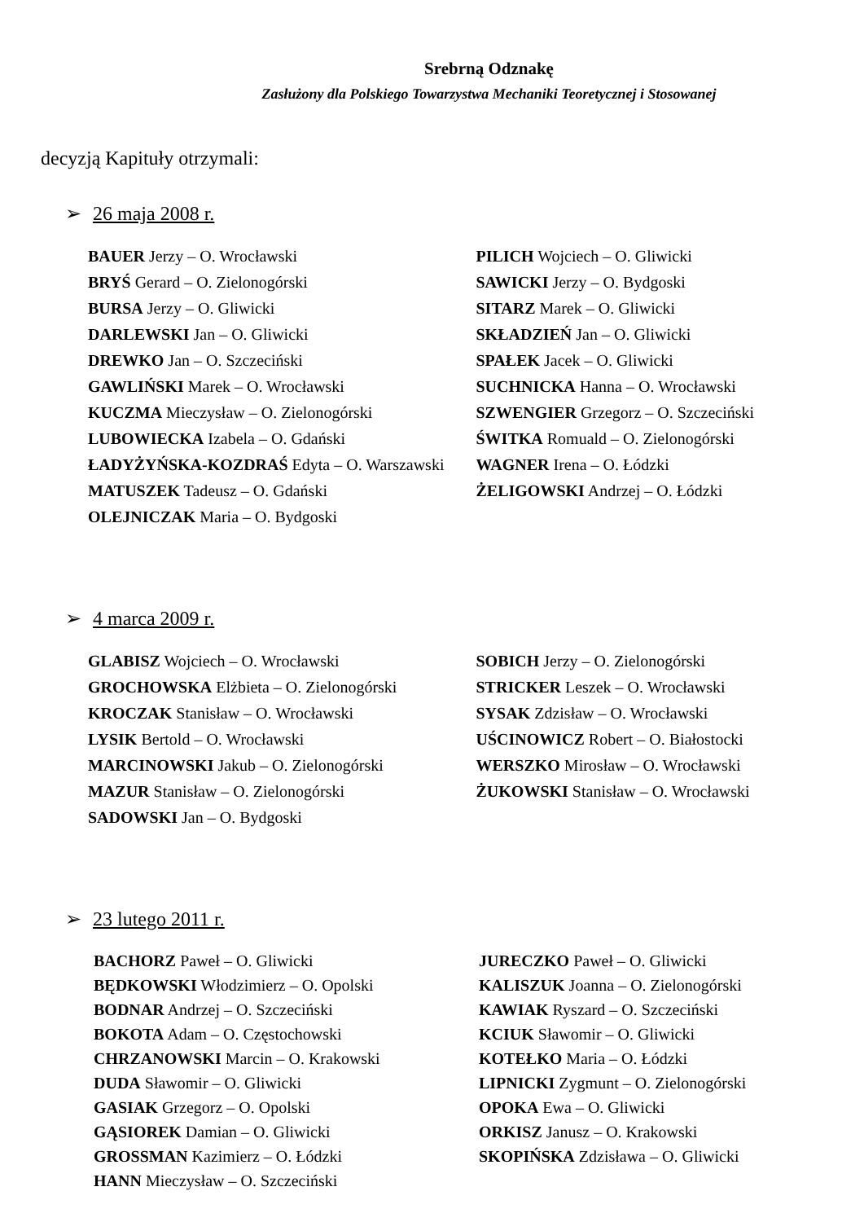Srebrną Odznakę
Zasłużony dla Polskiego Towarzystwa Mechaniki Teoretycznej i Stosowanej
decyzją Kapituły otrzymali:
➢ 26 maja 2008 r.
BAUER Jerzy – O. Wrocławski
BRYŚ Gerard – O. Zielonogórski
BURSA Jerzy – O. Gliwicki
DARLEWSKI Jan – O. Gliwicki
DREWKO Jan – O. Szczeciński
GAWLIŃSKI Marek – O. Wrocławski
KUCZMA Mieczysław – O. Zielonogórski
LUBOWIECKA Izabela – O. Gdański
ŁADYŻYŃSKA-KOZDRAŚ Edyta – O. Warszawski
MATUSZEK Tadeusz – O. Gdański
OLEJNICZAK Maria – O. Bydgoski
PILICH Wojciech – O. Gliwicki
SAWICKI Jerzy – O. Bydgoski
SITARZ Marek – O. Gliwicki
SKŁADZIEŃ Jan – O. Gliwicki
SPAŁEK Jacek – O. Gliwicki
SUCHNICKA Hanna – O. Wrocławski
SZWENGIER Grzegorz – O. Szczeciński
ŚWITKA Romuald – O. Zielonogórski
WAGNER Irena – O. Łódzki
ŻELIGOWSKI Andrzej – O. Łódzki
➢ 4 marca 2009 r.
GLABISZ Wojciech – O. Wrocławski
GROCHOWSKA Elżbieta – O. Zielonogórski
KROCZAK Stanisław – O. Wrocławski
LYSIK Bertold – O. Wrocławski
MARCINOWSKI Jakub – O. Zielonogórski
MAZUR Stanisław – O. Zielonogórski
SADOWSKI Jan – O. Bydgoski
SOBICH Jerzy – O. Zielonogórski
STRICKER Leszek – O. Wrocławski
SYSAK Zdzisław – O. Wrocławski
UŚCINOWICZ Robert – O. Białostocki
WERSZKO Mirosław – O. Wrocławski
ŻUKOWSKI Stanisław – O. Wrocławski
➢ 23 lutego 2011 r.
BACHORZ Paweł – O. Gliwicki
BĘDKOWSKI Włodzimierz – O. Opolski
BODNAR Andrzej – O. Szczeciński
BOKOTA Adam – O. Częstochowski
CHRZANOWSKI Marcin – O. Krakowski
DUDA Sławomir – O. Gliwicki
GASIAK Grzegorz – O. Opolski
GĄSIOREK Damian – O. Gliwicki
GROSSMAN Kazimierz – O. Łódzki
HANN Mieczysław – O. Szczeciński
JURECZKO Paweł – O. Gliwicki
KALISZUK Joanna – O. Zielonogórski
KAWIAK Ryszard – O. Szczeciński
KCIUK Sławomir – O. Gliwicki
KOTEŁKO Maria – O. Łódzki
LIPNICKI Zygmunt – O. Zielonogórski
OPOKA Ewa – O. Gliwicki
ORKISZ Janusz – O. Krakowski
SKOPIŃSKA Zdzisława – O. Gliwicki